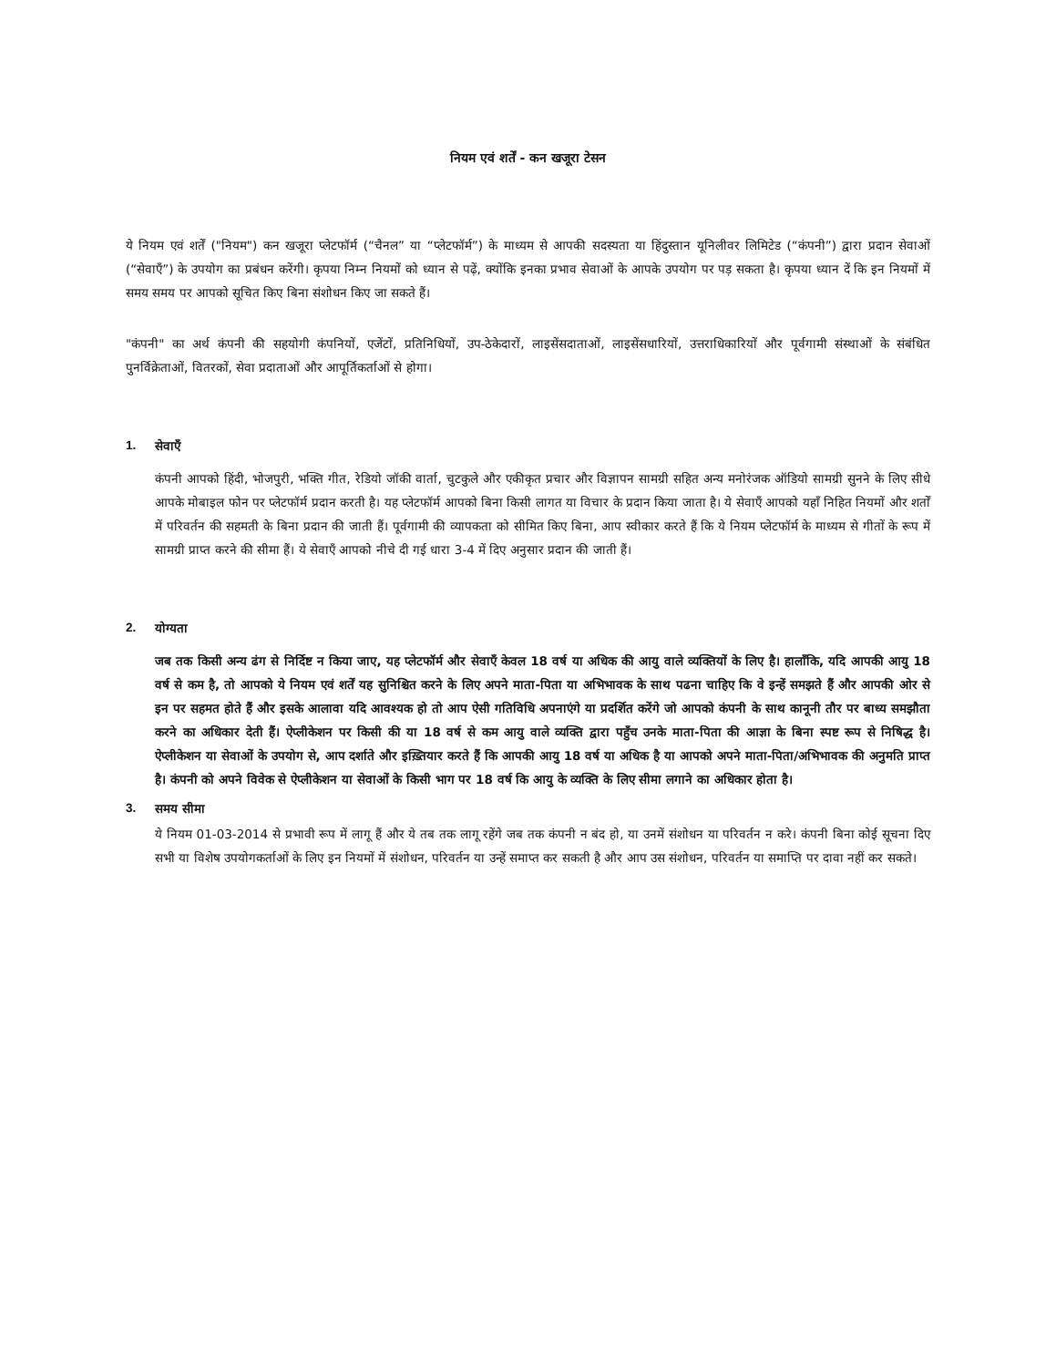नियम एवं शर्तें - कन खजूरा टेसन
ये नियम एवं शर्तें ("नियम") कन खजूरा प्लेटफॉर्म (“चैनल” या “प्लेटफॉर्म”) के माध्यम से आपकी सदस्यता या हिंदुस्तान यूनिलीवर लिमिटेड (“कंपनी”) द्वारा प्रदान सेवाओं (“सेवाएँ”) के उपयोग का प्रबंधन करेंगी। कृपया निम्न नियमों को ध्यान से पढ़ें, क्योंकि इनका प्रभाव सेवाओं के आपके उपयोग पर पड़ सकता है। कृपया ध्यान दें कि इन नियमों में समय समय पर आपको सूचित किए बिना संशोधन किए जा सकते हैं।
"कंपनी" का अर्थ कंपनी की सहयोगी कंपनियों, एजेंटों, प्रतिनिधियों, उप-ठेकेदारों, लाइसेंसदाताओं, लाइसेंसधारियों, उत्तराधिकारियों और पूर्वगामी संस्थाओं के संबंधित पुनर्विक्रेताओं, वितरकों, सेवा प्रदाताओं और आपूर्तिकर्ताओं से होगा।
1. सेवाएँ
कंपनी आपको हिंदी, भोजपुरी, भक्ति गीत, रेडियो जॉकी वार्ता, चुटकुले और एकीकृत प्रचार और विज्ञापन सामग्री सहित अन्य मनोरंजक ऑडियो सामग्री सुनने के लिए सीधे आपके मोबाइल फोन पर प्लेटफॉर्म प्रदान करती है। यह प्लेटफॉर्म आपको बिना किसी लागत या विचार के प्रदान किया जाता है। ये सेवाएँ आपको यहाँ निहित नियमों और शर्तों में परिवर्तन की सहमती के बिना प्रदान की जाती हैं। पूर्वगामी की व्यापकता को सीमित किए बिना, आप स्वीकार करते हैं कि ये नियम प्लेटफॉर्म के माध्यम से गीतों के रूप में सामग्री प्राप्त करने की सीमा हैं। ये सेवाएँ आपको नीचे दी गई धारा 3-4 में दिए अनुसार प्रदान की जाती हैं।
2. योग्यता
जब तक किसी अन्य ढंग से निर्दिष्ट न किया जाए, यह प्लेटफॉर्म और सेवाएँ केवल 18 वर्ष या अधिक की आयु वाले व्यक्तियों के लिए है। हालाँकि, यदि आपकी आयु 18 वर्ष से कम है, तो आपको ये नियम एवं शर्तें यह सुनिश्चित करने के लिए अपने माता-पिता या अभिभावक के साथ पढना चाहिए कि वे इन्हें समझते हैं और आपकी ओर से इन पर सहमत होते हैं और इसके आलावा यदि आवश्यक हो तो आप ऐसी गतिविधि अपनाएंगे या प्रदर्शित करेंगे जो आपको कंपनी के साथ कानूनी तौर पर बाध्य समझौता करने का अधिकार देती हैं। ऐप्लीकेशन पर किसी की या 18 वर्ष से कम आयु वाले व्यक्ति द्वारा पहुँच उनके माता-पिता की आज्ञा के बिना स्पष्ट रूप से निषिद्ध है। ऐप्लीकेशन या सेवाओं के उपयोग से, आप दर्शाते और इख़्तियार करते हैं कि आपकी आयु 18 वर्ष या अधिक है या आपको अपने माता-पिता/अभिभावक की अनुमति प्राप्त है। कंपनी को अपने विवेक से ऐप्लीकेशन या सेवाओं के किसी भाग पर 18 वर्ष कि आयु के व्यक्ति के लिए सीमा लगाने का अधिकार होता है।
3. समय सीमा
ये नियम 01-03-2014 से प्रभावी रूप में लागू हैं और ये तब तक लागू रहेंगे जब तक कंपनी न बंद हो, या उनमें संशोधन या परिवर्तन न करे। कंपनी बिना कोई सूचना दिए सभी या विशेष उपयोगकर्ताओं के लिए इन नियमों में संशोधन, परिवर्तन या उन्हें समाप्त कर सकती है और आप उस संशोधन, परिवर्तन या समाप्ति पर दावा नहीं कर सकते।